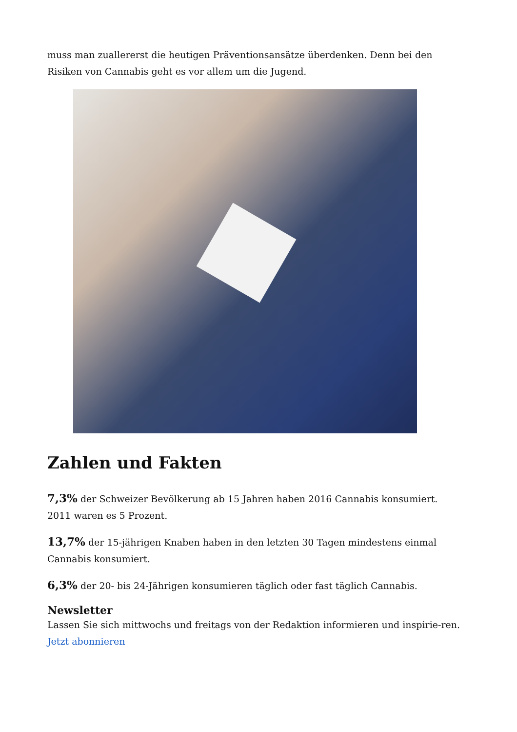muss man zuallererst die heutigen Präventionsansätze überdenken. Denn bei den Risiken von Cannabis geht es vor allem um die Jugend.
Zahlen und Fakten
7,3% der Schweizer Bevölkerung ab 15 Jahren haben 2016 Cannabis konsumiert. 2011 waren es 5 Prozent.
13,7% der 15-jährigen Knaben haben in den letzten 30 Tagen mindestens einmal Cannabis konsumiert.
6,3% der 20- bis 24-Jährigen konsumieren täglich oder fast täglich Cannabis.
Newsletter
Lassen Sie sich mittwochs und freitags von der Redaktion informieren und inspirie-ren. Jetzt abonnieren